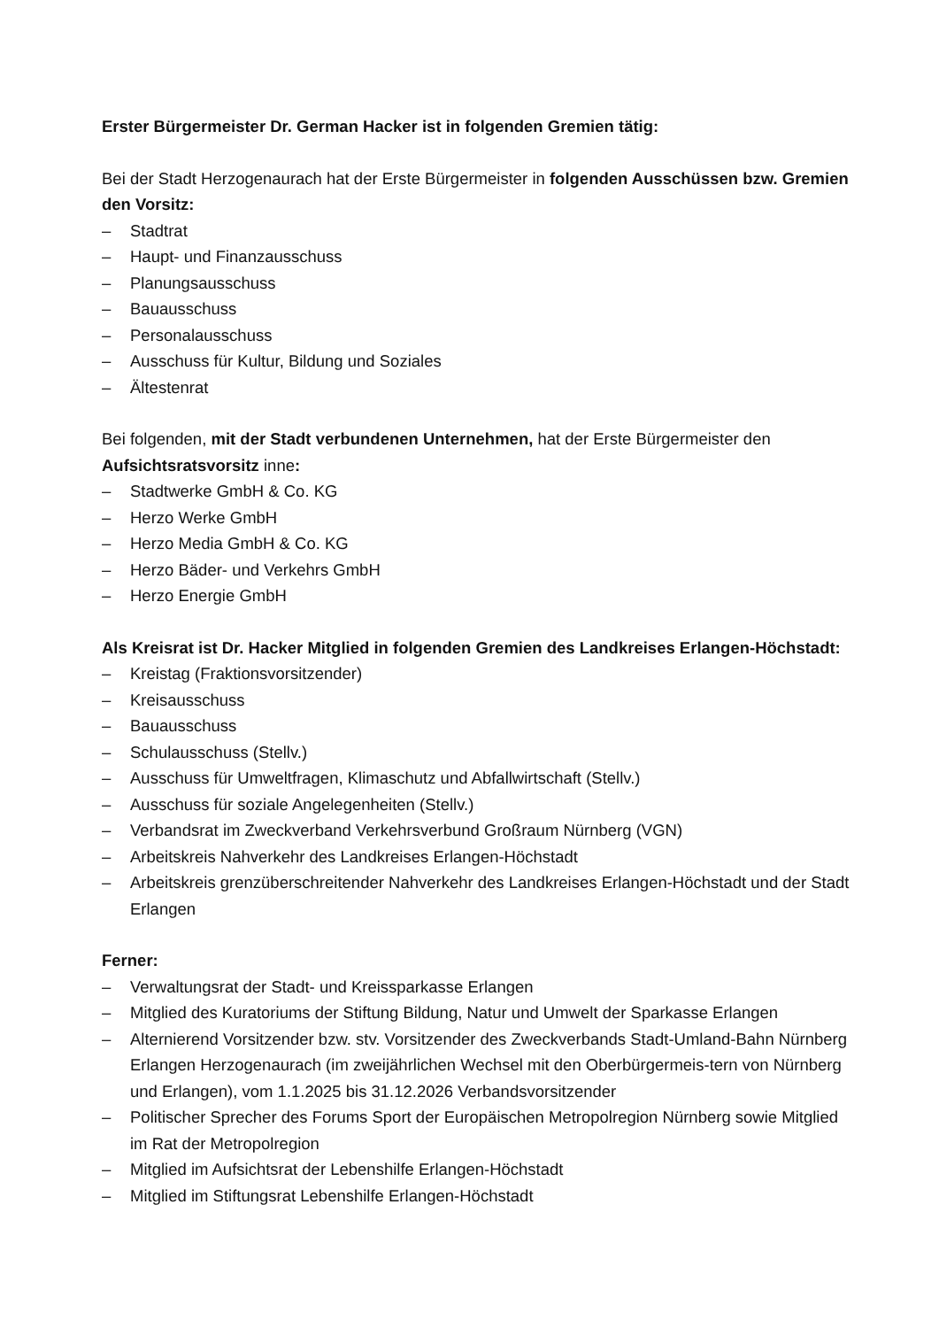Erster Bürgermeister Dr. German Hacker ist in folgenden Gremien tätig:
Bei der Stadt Herzogenaurach hat der Erste Bürgermeister in folgenden Ausschüssen bzw. Gremien den Vorsitz:
– Stadtrat
– Haupt- und Finanzausschuss
– Planungsausschuss
– Bauausschuss
– Personalausschuss
– Ausschuss für Kultur, Bildung und Soziales
– Ältestenrat
Bei folgenden, mit der Stadt verbundenen Unternehmen, hat der Erste Bürgermeister den Aufsichtsratsvorsitz inne:
– Stadtwerke GmbH & Co. KG
– Herzo Werke GmbH
– Herzo Media GmbH & Co. KG
– Herzo Bäder- und Verkehrs GmbH
– Herzo Energie GmbH
Als Kreisrat ist Dr. Hacker Mitglied in folgenden Gremien des Landkreises Erlangen-Höchstadt:
– Kreistag (Fraktionsvorsitzender)
– Kreisausschuss
– Bauausschuss
– Schulausschuss (Stellv.)
– Ausschuss für Umweltfragen, Klimaschutz und Abfallwirtschaft (Stellv.)
– Ausschuss für soziale Angelegenheiten (Stellv.)
– Verbandsrat im Zweckverband Verkehrsverbund Großraum Nürnberg (VGN)
– Arbeitskreis Nahverkehr des Landkreises Erlangen-Höchstadt
– Arbeitskreis grenzüberschreitender Nahverkehr des Landkreises Erlangen-Höchstadt und der Stadt Erlangen
Ferner:
– Verwaltungsrat der Stadt- und Kreissparkasse Erlangen
– Mitglied des Kuratoriums der Stiftung Bildung, Natur und Umwelt der Sparkasse Erlangen
– Alternierend Vorsitzender bzw. stv. Vorsitzender des Zweckverbands Stadt-Umland-Bahn Nürnberg Erlangen Herzogenaurach (im zweijährlichen Wechsel mit den Oberbürgermeis-tern von Nürnberg und Erlangen), vom 1.1.2025 bis 31.12.2026 Verbandsvorsitzender
– Politischer Sprecher des Forums Sport der Europäischen Metropolregion Nürnberg sowie Mitglied im Rat der Metropolregion
– Mitglied im Aufsichtsrat der Lebenshilfe Erlangen-Höchstadt
– Mitglied im Stiftungsrat Lebenshilfe Erlangen-Höchstadt